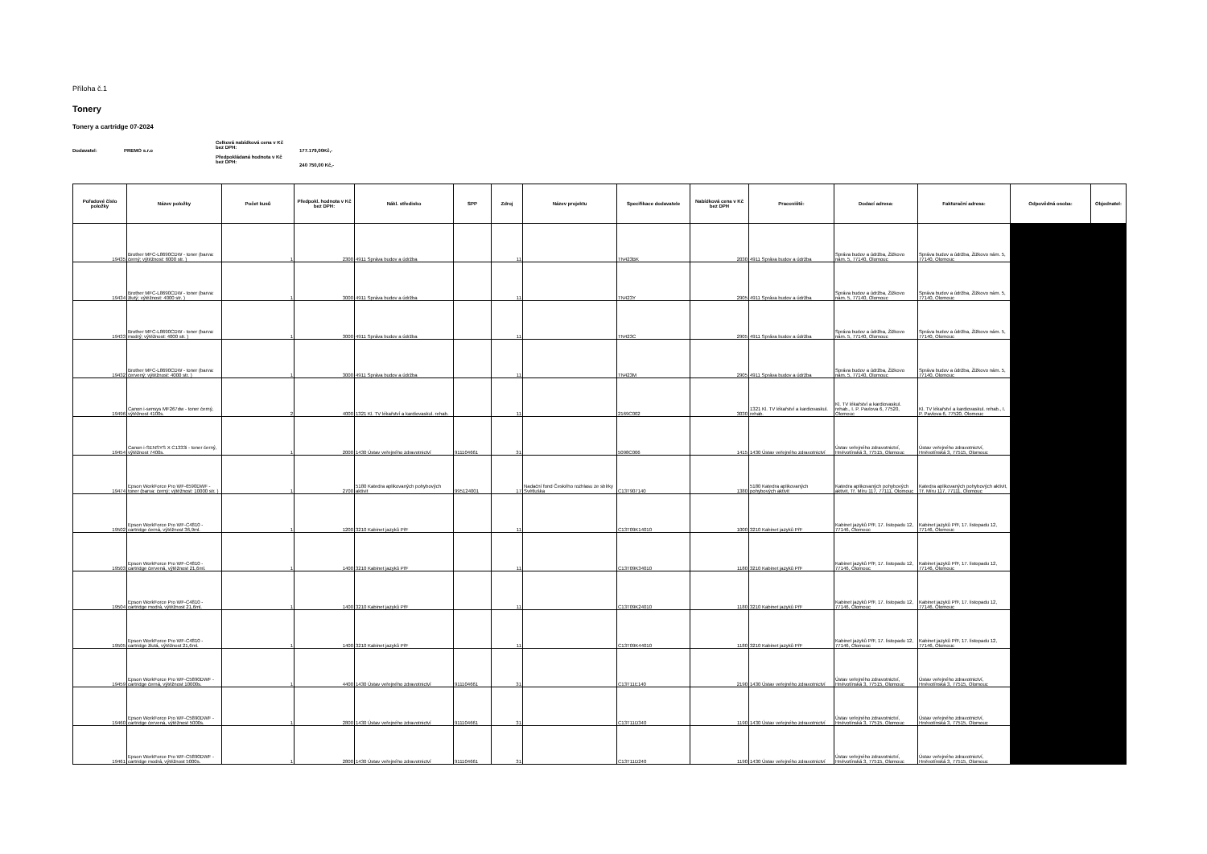Příloha č.1
Tonery
Tonery a cartridge 07-2024
Dodavatel: PREMO s.r.o
Celková nabídková cena v Kč bez DPH:
Předpokládaná hodnota v Kč bez DPH:
177.179,00Kč,-
240 750,00 Kč,-
| Pořadové číslo položky | Název položky | Počet kusů | Předpokl. hodnota v Kč bez DPH: | Nákl. středisko | SPP | Zdroj | Název projektu | Specifikace dodavatele | Nabídková cena v Kč bez DPH | Pracoviště: | Dodací adresa: | Fakturační adresa: | Odpovědná osoba: | Objednatel: |
| --- | --- | --- | --- | --- | --- | --- | --- | --- | --- | --- | --- | --- | --- | --- |
| 19435 | Brother MFC-L8690CDW - toner (barva: černý; výtěžnost: 6000 str. ) | 1 | 2300 | 4911 Správa budov a údržba | | 11 | | TN423BK | 2030 | 4911 Správa budov a údržba | Správa budov a údržba, Žižkovo nám. 5, 77140, Olomouc | Správa budov a údržba, Žižkovo nám. 5, 77140, Olomouc | | |
| 19434 | Brother MFC-L8690CDW - toner (barva: žlutý; výtěžnost: 4000 str. ) | 1 | 3000 | 4911 Správa budov a údržba | | 11 | | TN423Y | 2905 | 4911 Správa budov a údržba | Správa budov a údržba, Žižkovo nám. 5, 77140, Olomouc | Správa budov a údržba, Žižkovo nám. 5, 77140, Olomouc | | |
| 19433 | Brother MFC-L8690CDW - toner (barva: modrý; výtěžnost: 4000 str. ) | 1 | 3000 | 4911 Správa budov a údržba | | 11 | | TN423C | 2905 | 4911 Správa budov a údržba | Správa budov a údržba, Žižkovo nám. 5, 77140, Olomouc | Správa budov a údržba, Žižkovo nám. 5, 77140, Olomouc | | |
| 19432 | Brother MFC-L8690CDW - toner (barva: červený; výtěžnost: 4000 str. ) | 1 | 3000 | 4911 Správa budov a údržba | | 11 | | TN423M | 2905 | 4911 Správa budov a údržba | Správa budov a údržba, Žižkovo nám. 5, 77140, Olomouc | Správa budov a údržba, Žižkovo nám. 5, 77140, Olomouc | | |
| 19496 | Canon i-sensys MF267dw - toner černý, výtěžnost 4100s. | 2 | 4000 | 1321 Kl. TV lékařství a kardiovaskul. rehab. | | 11 | | 2169C002 | 3030 | 1321 Kl. TV lékařství a kardiovaskul. rehab. | Kl. TV lékařství a kardiovaskul. rehab., I. P. Pavlova 6, 77520, Olomouc | Kl. TV lékařství a kardiovaskul. rehab., I. P. Pavlova 6, 77520, Olomouc | | |
| 19454 | Canon i-SENSYS X C1333i - toner černý, výtěžnost 7400s. | 1 | 2000 | 1430 Ústav veřejného zdravotnictví | 911104661 | 31 | | 5098C006 | 1415 | 1430 Ústav veřejného zdravotnictví | Ústav veřejného zdravotnictví, Hněvotínská 3, 77515, Olomouc | Ústav veřejného zdravotnictví, Hněvotínská 3, 77515, Olomouc | | |
| 19474 | Epson WorkForce Pro WF-6590DWF - toner (barva: černý; výtěžnost: 10000 str. ) | 1 | 2700 | 5180 Katedra aplikovaných pohybových aktivit | 995124001 | 17 | Nadační fond Českého rozhlasu ze sbírky Světluška | C13T907140 | 1380 | 5180 Katedra aplikovaných pohybových aktivit | Katedra aplikovaných pohybových aktivit, Tř. Míru 117, 77111, Olomouc | Katedra aplikovaných pohybových aktivit, Tř. Míru 117, 77111, Olomouc | | |
| 19502 | Epson WorkForce Pro WF-C4810 - cartridge černá, výtěžnost 36,9ml. | 1 | 1200 | 3210 Kabinet jazyků PřF | | 11 | | C13T09K14010 | 1000 | 3210 Kabinet jazyků PřF | Kabinet jazyků PřF, 17. listopadu 12, 77146, Olomouc | Kabinet jazyků PřF, 17. listopadu 12, 77146, Olomouc | | |
| 19503 | Epson WorkForce Pro WF-C4810 - cartridge červená, výtěžnost 21,6ml. | 1 | 1400 | 3210 Kabinet jazyků PřF | | 11 | | C13T09K34010 | 1180 | 3210 Kabinet jazyků PřF | Kabinet jazyků PřF, 17. listopadu 12, 77146, Olomouc | Kabinet jazyků PřF, 17. listopadu 12, 77146, Olomouc | | |
| 19504 | Epson WorkForce Pro WF-C4810 - cartridge modrá, výtěžnost 21,6ml. | 1 | 1400 | 3210 Kabinet jazyků PřF | | 11 | | C13T09K24010 | 1180 | 3210 Kabinet jazyků PřF | Kabinet jazyků PřF, 17. listopadu 12, 77146, Olomouc | Kabinet jazyků PřF, 17. listopadu 12, 77146, Olomouc | | |
| 19505 | Epson WorkForce Pro WF-C4810 - cartridge žlutá, výtěžnost 21,6ml. | 1 | 1400 | 3210 Kabinet jazyků PřF | | 11 | | C13T09K44010 | 1180 | 3210 Kabinet jazyků PřF | Kabinet jazyků PřF, 17. listopadu 12, 77146, Olomouc | Kabinet jazyků PřF, 17. listopadu 12, 77146, Olomouc | | |
| 19459 | Epson WorkForce Pro WF-C5890DWF - cartridge černá, výtěžnost 10000s. | 1 | 4400 | 1430 Ústav veřejného zdravotnictví | 911104661 | 31 | | C13T11E140 | 2190 | 1430 Ústav veřejného zdravotnictví | Ústav veřejného zdravotnictví, Hněvotínská 3, 77515, Olomouc | Ústav veřejného zdravotnictví, Hněvotínská 3, 77515, Olomouc | | |
| 19460 | Epson WorkForce Pro WF-C5890DWF - cartridge červená, výtěžnost 5000s. | 1 | 2800 | 1430 Ústav veřejného zdravotnictví | 911104661 | 31 | | C13T11D340 | 1190 | 1430 Ústav veřejného zdravotnictví | Ústav veřejného zdravotnictví, Hněvotínská 3, 77515, Olomouc | Ústav veřejného zdravotnictví, Hněvotínská 3, 77515, Olomouc | | |
| 19461 | Epson WorkForce Pro WF-C5890DWF - cartridge modrá, výtěžnost 5000s. | 1 | 2800 | 1430 Ústav veřejného zdravotnictví | 911104661 | 31 | | C13T11D240 | 1190 | 1430 Ústav veřejného zdravotnictví | Ústav veřejného zdravotnictví, Hněvotínská 3, 77515, Olomouc | Ústav veřejného zdravotnictví, Hněvotínská 3, 77515, Olomouc | | |